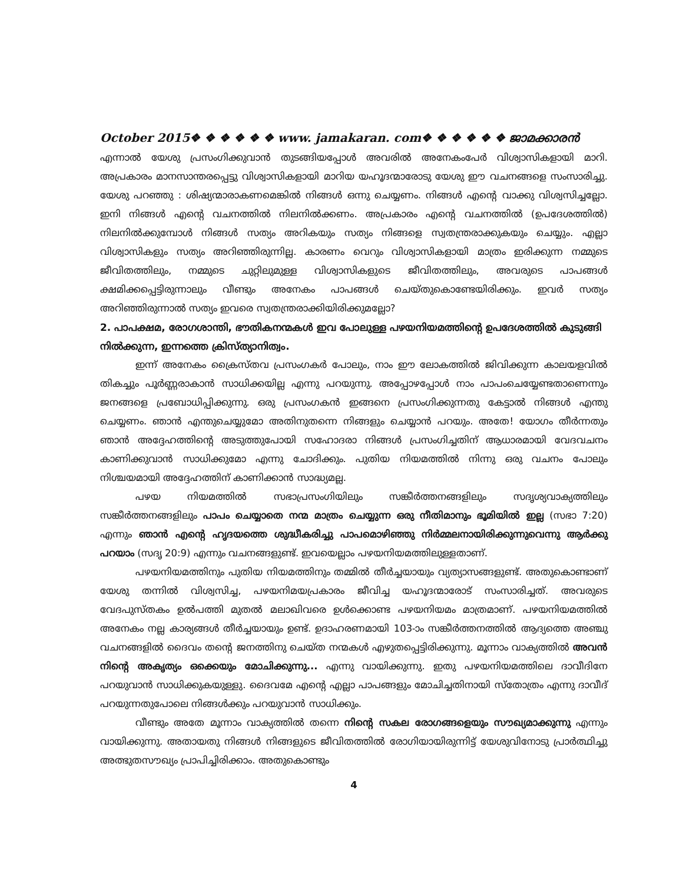October 2015❖ ❖ ❖ ❖ ❖ ❖ www. jamakaran. com❖ ❖ ❖ ❖ ❖ ❖ ജാമക്കാരൻ
എന്നാൽ യേശു പ്രസംഗിക്കുവാൻ തുടങ്ങിയപ്പോൾ അവരിൽ അനേകംപേർ വിശ്വാസികളായി മാറി. അപ്രകാരം മാനസാന്തരപ്പെട്ടു വിശ്വാസികളായി മാറിയ യഹൂദന്മാരോടു യേശു ഈ വചനങ്ങളെ സംസാരിച്ചു. യേശു പറഞ്ഞു : ശിഷ്യന്മാരാകണമെങ്കിൽ നിങ്ങൾ ഒന്നു ചെയ്യണം. നിങ്ങൾ എന്റെ വാക്കു വിശ്വസിച്ചല്ലോ. ഇനി നിങ്ങൾ എന്റെ വചനത്തിൽ നിലനിൽക്കണം. അപ്രകാരം എന്റെ വചനത്തിൽ (ഉപദേശത്തിൽ) നിലനിൽക്കുമ്പോൾ നിങ്ങൾ സത്യം അറികയും സത്യം നിങ്ങളെ സ്വതന്ത്രരാക്കുകയും ചെയ്യും. എല്ലാ വിശ്വാസികളും സത്യം അറിഞ്ഞിരുന്നില്ല. കാരണം വെറും വിശ്വാസികളായി മാത്രം ഇരിക്കുന്ന നമ്മുടെ ജീവിതത്തിലും, നമ്മുടെ ചുറ്റിലുമുള്ള വിശ്വാസികളുടെ ജീവിതത്തിലും, അവരുടെ പാപങ്ങൾ ക്ഷമിക്കപ്പെട്ടിരുന്നാലും വീണ്ടും അനേകം പാപങ്ങൾ ചെയ്തുകൊണ്ടേയിരിക്കും. ഇവർ സത്യം അറിഞ്ഞിരുന്നാൽ സത്യം ഇവരെ സ്വതന്ത്രരാക്കിയിരിക്കുമല്ലോ?
2. പാപക്ഷമ, രോഗശാന്തി, ഭൗതികനന്മകൾ ഇവ പോലുള്ള പഴയനിയമത്തിന്റെ ഉപദേശത്തിൽ കുടുങ്ങി നിൽക്കുന്ന, ഇന്നത്തെ ക്രിസ്ത്യാനിത്വം.
ഇന്ന് അനേകം ക്രൈസ്തവ പ്രസംഗകർ പോലും, നാം ഈ ലോകത്തിൽ ജിവിക്കുന്ന കാലയളവിൽ തികച്ചും പൂർണ്ണരാകാൻ സാധിക്കയില്ല എന്നു പറയുന്നു. അപ്പോഴപ്പോൾ നാം പാപംചെയ്യേണ്ടതാണെന്നും ജനങ്ങളെ പ്രബോധിപ്പിക്കുന്നു. ഒരു പ്രസംഗകൻ ഇങ്ങനെ പ്രസംഗിക്കുന്നതു കേട്ടാൽ നിങ്ങൾ എന്തു ചെയ്യണം. ഞാൻ എന്തുചെയ്യുമോ അതിനുതന്നെ നിങ്ങളും ചെയ്യാൻ പറയും. അതേ! യോഗം തീർന്നതും ഞാൻ അദ്ദേഹത്തിന്റെ അടുത്തുപോയി സഹോദരാ നിങ്ങൾ പ്രസംഗിച്ചതിന് ആധാരമായി വേദവചനം കാണിക്കുവാൻ സാധിക്കുമോ എന്നു ചോദിക്കും. പുതിയ നിയമത്തിൽ നിന്നു ഒരു വചനം പോലും നിശ്ചയമായി അദ്ദേഹത്തിന് കാണിക്കാൻ സാദ്ധ്യമല്ല.
പഴയ നിയമത്തിൽ സഭാപ്രസംഗിയിലും സങ്കീർത്തനങ്ങളിലും സദൃശ്യവാക്യത്തിലും സങ്കീർത്തനങ്ങളിലും പാപം ചെയ്യാതെ നന്മ മാത്രം ചെയ്യുന്ന ഒരു നീതിമാനും ഭൂമിയിൽ ഇല്ല (സഭാ 7:20) എന്നും ഞാൻ എന്റെ ഹൃദയത്തെ ശുദ്ധീകരിച്ചു പാപമൊഴിഞ്ഞു നിർമ്മലനായിരിക്കുന്നുവെന്നു ആർക്കു പറയാം (സദൃ 20:9) എന്നും വചനങ്ങളുണ്ട്. ഇവയെല്ലാം പഴയനിയമത്തിലുള്ളതാണ്.
പഴയനിയമത്തിനും പുതിയ നിയമത്തിനും തമ്മിൽ തീർച്ചയായും വ്യത്യാസങ്ങളുണ്ട്. അതുകൊണ്ടാണ് യേശു തന്നിൽ വിശ്വസിച്ച, പഴയനിമയപ്രകാരം ജീവിച്ച യഹൂദന്മാരോട് സംസാരിച്ചത്. അവരുടെ വേദപുസ്തകം ഉൽപത്തി മുതൽ മലാഖിവരെ ഉൾക്കൊണ്ട പഴയനിയമം മാത്രമാണ്. പഴയനിയമത്തിൽ അനേകം നല്ല കാര്യങ്ങൾ തീർച്ചയായും ഉണ്ട്. ഉദാഹരണമായി 103-ാം സങ്കീർത്തനത്തിൽ ആദ്യത്തെ അഞ്ചു വചനങ്ങളിൽ ദൈവം തന്റെ ജനത്തിനു ചെയ്ത നന്മകൾ എഴുതപ്പെട്ടിരിക്കുന്നു. മൂന്നാം വാക്യത്തിൽ അവൻ നിന്റെ അകൃത്യം ഒക്കെയും മോചിക്കുന്നു... എന്നു വായിക്കുന്നു. ഇതു പഴയനിയമത്തിലെ ദാവീദിനേ പറയുവാൻ സാധിക്കുകയുള്ളു. ദൈവമേ എന്റെ എല്ലാ പാപങ്ങളും മോചിച്ചതിനായി സ്തോത്രം എന്നു ദാവീദ് പറയുന്നതുപോലെ നിങ്ങൾക്കും പറയുവാൻ സാധിക്കും.
വീണ്ടും അതേ മൂന്നാം വാക്യത്തിൽ തന്നെ നിന്റെ സകല രോഗങ്ങളെയും സൗഖ്യമാക്കുന്നു എന്നും വായിക്കുന്നു. അതായതു നിങ്ങൾ നിങ്ങളുടെ ജീവിതത്തിൽ രോഗിയായിരുന്നിട്ട് യേശുവിനോടു പ്രാർത്ഥിച്ചു അത്ഭുതസൗഖ്യം പ്രാപിച്ചിരിക്കാം. അതുകൊണ്ടും
4